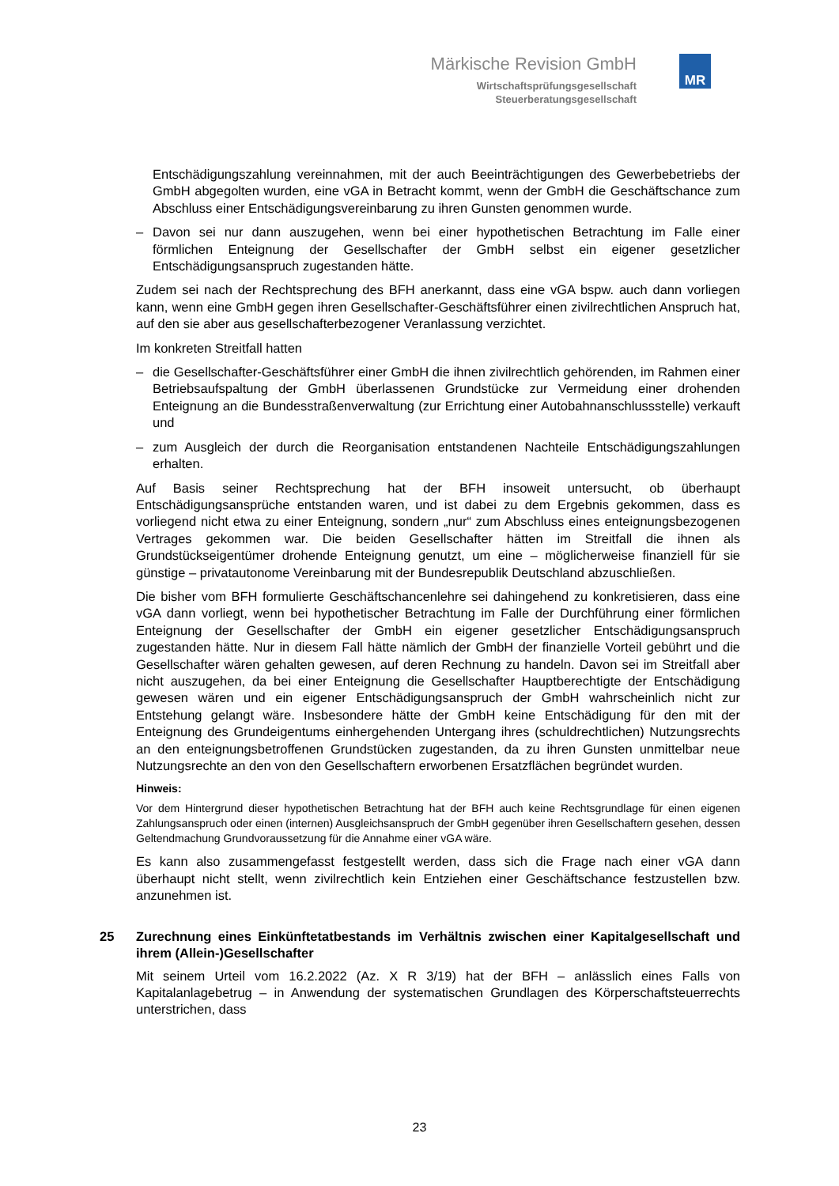Märkische Revision GmbH
Wirtschaftsprüfungsgesellschaft
Steuerberatungsgesellschaft
MR
Entschädigungszahlung vereinnahmen, mit der auch Beeinträchtigungen des Gewerbebetriebs der GmbH abgegolten wurden, eine vGA in Betracht kommt, wenn der GmbH die Geschäftschance zum Abschluss einer Entschädigungsvereinbarung zu ihren Gunsten genommen wurde.
– Davon sei nur dann auszugehen, wenn bei einer hypothetischen Betrachtung im Falle einer förmlichen Enteignung der Gesellschafter der GmbH selbst ein eigener gesetzlicher Entschädigungsanspruch zugestanden hätte.
Zudem sei nach der Rechtsprechung des BFH anerkannt, dass eine vGA bspw. auch dann vorliegen kann, wenn eine GmbH gegen ihren Gesellschafter-Geschäftsführer einen zivilrechtlichen Anspruch hat, auf den sie aber aus gesellschafterbezogener Veranlassung verzichtet.
Im konkreten Streitfall hatten
– die Gesellschafter-Geschäftsführer einer GmbH die ihnen zivilrechtlich gehörenden, im Rahmen einer Betriebsaufspaltung der GmbH überlassenen Grundstücke zur Vermeidung einer drohenden Enteignung an die Bundesstraßenverwaltung (zur Errichtung einer Autobahnanschlussstelle) verkauft und
– zum Ausgleich der durch die Reorganisation entstandenen Nachteile Entschädigungszahlungen erhalten.
Auf Basis seiner Rechtsprechung hat der BFH insoweit untersucht, ob überhaupt Entschädigungsansprüche entstanden waren, und ist dabei zu dem Ergebnis gekommen, dass es vorliegend nicht etwa zu einer Enteignung, sondern „nur“ zum Abschluss eines enteignungsbezogenen Vertrages gekommen war. Die beiden Gesellschafter hätten im Streitfall die ihnen als Grundstückseigentümer drohende Enteignung genutzt, um eine – möglicherweise finanziell für sie günstige – privatautonome Vereinbarung mit der Bundesrepublik Deutschland abzuschließen.
Die bisher vom BFH formulierte Geschäftschancenlehre sei dahingehend zu konkretisieren, dass eine vGA dann vorliegt, wenn bei hypothetischer Betrachtung im Falle der Durchführung einer förmlichen Enteignung der Gesellschafter der GmbH ein eigener gesetzlicher Entschädigungsanspruch zugestanden hätte. Nur in diesem Fall hätte nämlich der GmbH der finanzielle Vorteil gebührt und die Gesellschafter wären gehalten gewesen, auf deren Rechnung zu handeln. Davon sei im Streitfall aber nicht auszugehen, da bei einer Enteignung die Gesellschafter Hauptberechtigte der Entschädigung gewesen wären und ein eigener Entschädigungsanspruch der GmbH wahrscheinlich nicht zur Entstehung gelangt wäre. Insbesondere hätte der GmbH keine Entschädigung für den mit der Enteignung des Grundeigentums einhergehenden Untergang ihres (schuldrechtlichen) Nutzungsrechts an den enteignungsbetroffenen Grundstücken zugestanden, da zu ihren Gunsten unmittelbar neue Nutzungsrechte an den von den Gesellschaftern erworbenen Ersatzflächen begründet wurden.
Hinweis:
Vor dem Hintergrund dieser hypothetischen Betrachtung hat der BFH auch keine Rechtsgrundlage für einen eigenen Zahlungsanspruch oder einen (internen) Ausgleichsanspruch der GmbH gegenüber ihren Gesellschaftern gesehen, dessen Geltendmachung Grundvoraussetzung für die Annahme einer vGA wäre.
Es kann also zusammengefasst festgestellt werden, dass sich die Frage nach einer vGA dann überhaupt nicht stellt, wenn zivilrechtlich kein Entziehen einer Geschäftschance festzustellen bzw. anzunehmen ist.
25 Zurechnung eines Einkünftetatbestands im Verhältnis zwischen einer Kapitalgesellschaft und ihrem (Allein-)Gesellschafter
Mit seinem Urteil vom 16.2.2022 (Az. X R 3/19) hat der BFH – anlässlich eines Falls von Kapitalanlagebetrug – in Anwendung der systematischen Grundlagen des Körperschaftsteuerrechts unterstrichen, dass
23